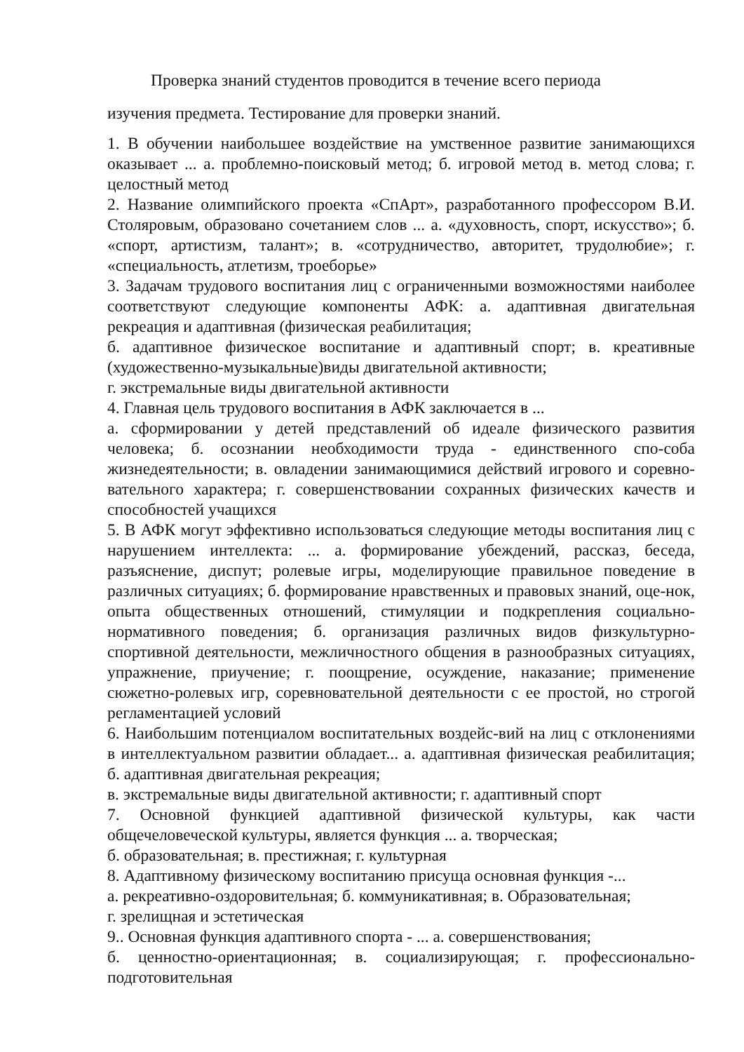Проверка знаний студентов проводится в течение всего периода
изучения предмета. Тестирование для проверки знаний.
1. В обучении наибольшее воздействие на умственное развитие занимающихся оказывает ... а. проблемно-поисковый метод; б. игровой метод в. метод слова; г. целостный метод
2. Название олимпийского проекта «СпАрт», разработанного профессором В.И. Столяровым, образовано сочетанием слов ... а. «духовность, спорт, искусство»; б. «спорт, артистизм, талант»; в. «сотрудничество, авторитет, трудолюбие»; г. «специальность, атлетизм, троеборье»
3. Задачам трудового воспитания лиц с ограниченными возможностями наиболее соответствуют следующие компоненты АФК: а. адаптивная двигательная рекреация и адаптивная (физическая реабилитация;
б. адаптивное физическое воспитание и адаптивный спорт; в. креативные (художественно-музыкальные)виды двигательной активности;
г. экстремальные виды двигательной активности
4. Главная цель трудового воспитания в АФК заключается в ...
а. сформировании у детей представлений об идеале физического развития человека; б. осознании необходимости труда - единственного спо-соба жизнедеятельности; в. овладении занимающимися действий игрового и соревно-вательного характера; г. совершенствовании сохранных физических качеств и способностей учащихся
5. В АФК могут эффективно использоваться следующие методы воспитания лиц с нарушением интеллекта: ... а. формирование убеждений, рассказ, беседа, разъяснение, диспут; ролевые игры, моделирующие правильное поведение в различных ситуациях; б. формирование нравственных и правовых знаний, оце-нок, опыта общественных отношений, стимуляции и подкрепления социально-нормативного поведения; б. организация различных видов физкультурно-спортивной деятельности, межличностного общения в разнообразных ситуациях, упражнение, приучение; г. поощрение, осуждение, наказание; применение сюжетно-ролевых игр, соревновательной деятельности с ее простой, но строгой регламентацией условий
6. Наибольшим потенциалом воспитательных воздейс-вий на лиц с отклонениями в интеллектуальном развитии обладает... а. адаптивная физическая реабилитация; б. адаптивная двигательная рекреация;
в. экстремальные виды двигательной активности; г. адаптивный спорт
7. Основной функцией адаптивной физической культуры, как части общечеловеческой культуры, является функция ... а. творческая;
б. образовательная; в. престижная; г. культурная
8. Адаптивному физическому воспитанию присуща основная функция -...
а. рекреативно-оздоровительная; б. коммуникативная; в. Образовательная;
г. зрелищная и эстетическая
9.. Основная функция адаптивного спорта - ... а. совершенствования;
б. ценностно-ориентационная; в. социализирующая; г. профессионально-подготовительная